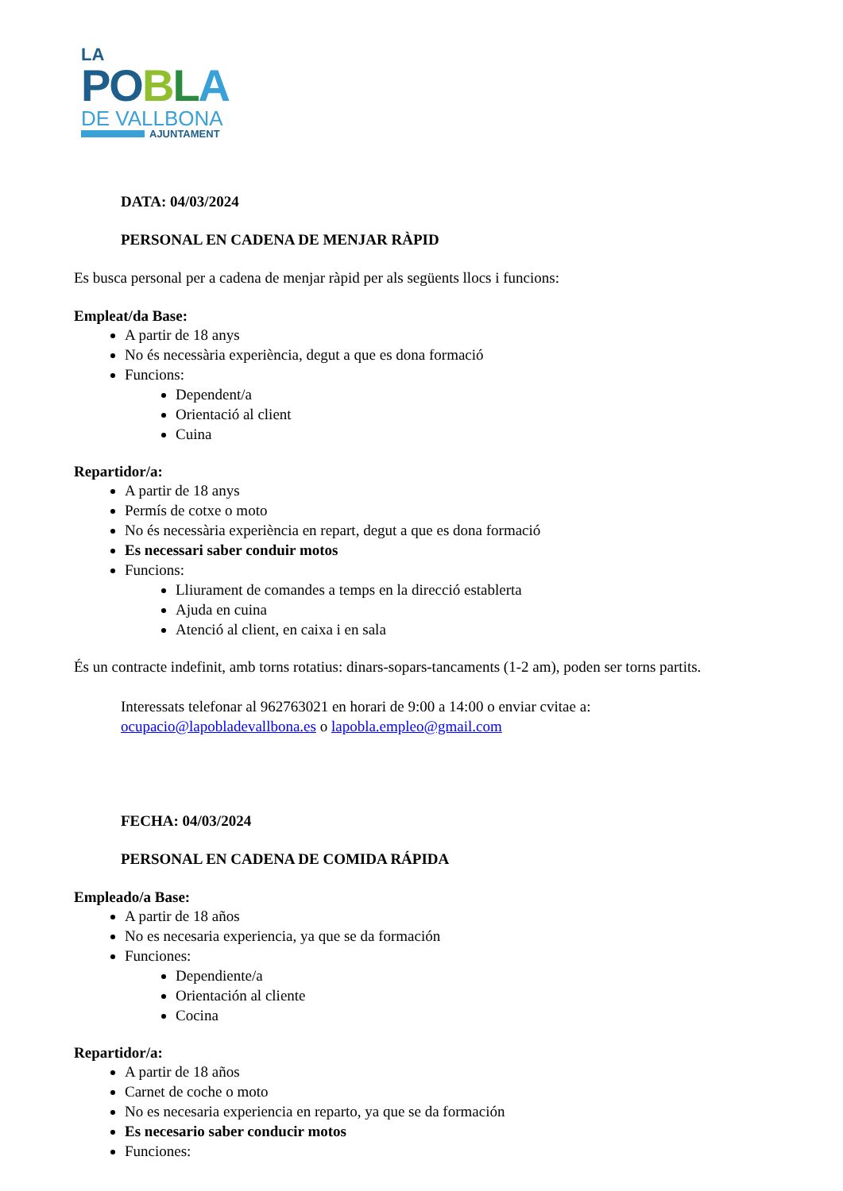LA
PO BLA
DE VALLBONA
AJUNTAMENT
DATA: 04/03/2024
PERSONAL EN CADENA DE MENJAR RÀPID
Es busca personal per a cadena de menjar ràpid per als següents llocs i funcions:
Empleat/da Base:
A partir de 18 anys
No és necessària experiència, degut a que es dona formació
Funcions:
Dependent/a
Orientació al client
Cuina
Repartidor/a:
A partir de 18 anys
Permís de cotxe o moto
No és necessària experiència en repart, degut a que es dona formació
Es necessari saber conduir motos
Funcions:
Lliurament de comandes a temps en la direcció establerta
Ajuda en cuina
Atenció al client, en caixa i en sala
És un contracte indefinit, amb torns rotatius: dinars-sopars-tancaments (1-2 am), poden ser torns partits.
Interessats telefonar al 962763021 en horari de 9:00 a 14:00 o enviar cvitae a:
ocupacio@lapobladevallbona.es o lapobla.empleo@gmail.com
FECHA: 04/03/2024
PERSONAL EN CADENA DE COMIDA RÁPIDA
Empleado/a Base:
A partir de 18 años
No es necesaria experiencia, ya que se da formación
Funciones:
Dependiente/a
Orientación al cliente
Cocina
Repartidor/a:
A partir de 18 años
Carnet de coche o moto
No es necesaria experiencia en reparto, ya que se da formación
Es necesario saber conducir motos
Funciones: